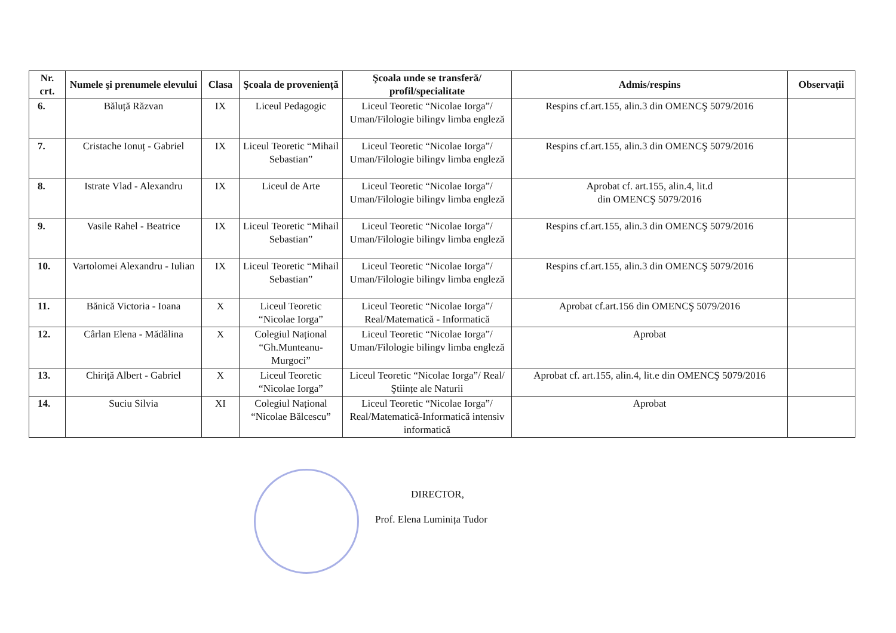| Nr. crt. | Numele şi prenumele elevului | Clasa | Şcoala de proveniență | Şcoala unde se transferă/ profil/specialitate | Admis/respins | Observații |
| --- | --- | --- | --- | --- | --- | --- |
| 6. | Băluță Răzvan | IX | Liceul Pedagogic | Liceul Teoretic “Nicolae Iorga”/ Uman/Filologie bilingv limba engleză | Respins cf.art.155, alin.3 din OMENCŞ 5079/2016 | |
| 7. | Cristache Ionuț - Gabriel | IX | Liceul Teoretic “Mihail Sebastian” | Liceul Teoretic “Nicolae Iorga”/ Uman/Filologie bilingv limba engleză | Respins cf.art.155, alin.3 din OMENCŞ 5079/2016 | |
| 8. | Istrate Vlad - Alexandru | IX | Liceul de Arte | Liceul Teoretic “Nicolae Iorga”/ Uman/Filologie bilingv limba engleză | Aprobat cf. art.155, alin.4, lit.d din OMENCŞ 5079/2016 | |
| 9. | Vasile Rahel - Beatrice | IX | Liceul Teoretic “Mihail Sebastian” | Liceul Teoretic “Nicolae Iorga”/ Uman/Filologie bilingv limba engleză | Respins cf.art.155, alin.3 din OMENCŞ 5079/2016 | |
| 10. | Vartolomei Alexandru - Iulian | IX | Liceul Teoretic “Mihail Sebastian” | Liceul Teoretic “Nicolae Iorga”/ Uman/Filologie bilingv limba engleză | Respins cf.art.155, alin.3 din OMENCŞ 5079/2016 | |
| 11. | Bănică Victoria - Ioana | X | Liceul Teoretic “Nicolae Iorga” | Liceul Teoretic “Nicolae Iorga”/ Real/Matematică - Informatică | Aprobat cf.art.156 din OMENCŞ 5079/2016 | |
| 12. | Cârlan Elena - Mădălina | X | Colegiul Național “Gh.Munteanu-Murgoci” | Liceul Teoretic “Nicolae Iorga”/ Uman/Filologie bilingv limba engleză | Aprobat | |
| 13. | Chiriță Albert - Gabriel | X | Liceul Teoretic “Nicolae Iorga” | Liceul Teoretic “Nicolae Iorga”/ Real/Ştiințe ale Naturii | Aprobat cf. art.155, alin.4, lit.e din OMENCŞ 5079/2016 | |
| 14. | Suciu Silvia | XI | Colegiul Național “Nicolae Bălcescu” | Liceul Teoretic “Nicolae Iorga”/ Real/Matematică-Informatică intensiv informatică | Aprobat | |
DIRECTOR,
Prof. Elena Luminița Tudor